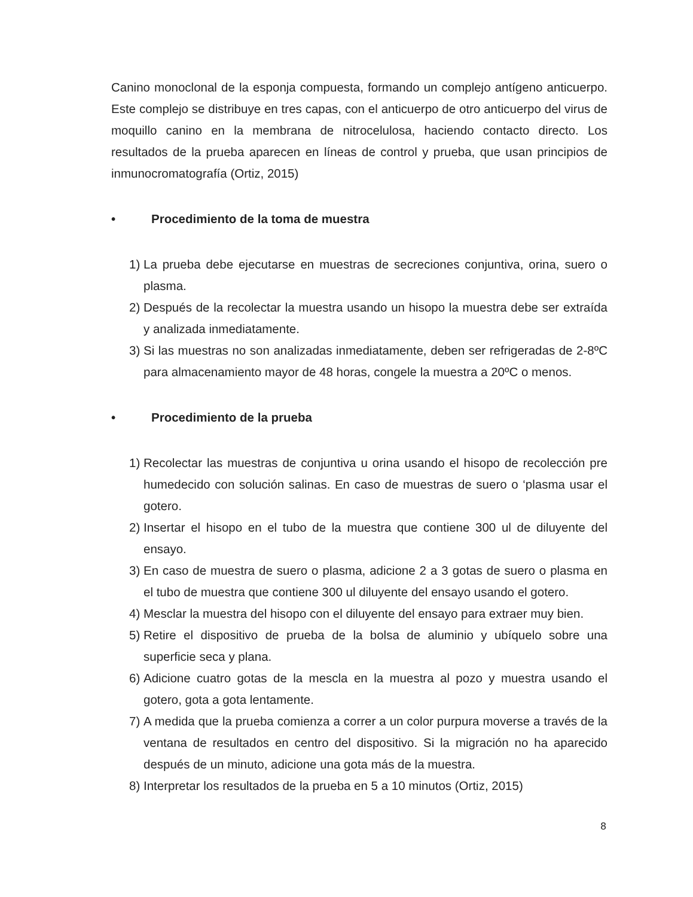Canino monoclonal de la esponja compuesta, formando un complejo antígeno anticuerpo. Este complejo se distribuye en tres capas, con el anticuerpo de otro anticuerpo del virus de moquillo canino en la membrana de nitrocelulosa, haciendo contacto directo. Los resultados de la prueba aparecen en líneas de control y prueba, que usan principios de inmunocromatografía (Ortiz, 2015)
• Procedimiento de la toma de muestra
1) La prueba debe ejecutarse en muestras de secreciones conjuntiva, orina, suero o plasma.
2) Después de la recolectar la muestra usando un hisopo la muestra debe ser extraída y analizada inmediatamente.
3) Si las muestras no son analizadas inmediatamente, deben ser refrigeradas de 2-8ºC para almacenamiento mayor de 48 horas, congele la muestra a 20ºC o menos.
• Procedimiento de la prueba
1) Recolectar las muestras de conjuntiva u orina usando el hisopo de recolección pre humedecido con solución salinas. En caso de muestras de suero o ‘plasma usar el gotero.
2) Insertar el hisopo en el tubo de la muestra que contiene 300 ul de diluyente del ensayo.
3) En caso de muestra de suero o plasma, adicione 2 a 3 gotas de suero o plasma en el tubo de muestra que contiene 300 ul diluyente del ensayo usando el gotero.
4) Mesclar la muestra del hisopo con el diluyente del ensayo para extraer muy bien.
5) Retire el dispositivo de prueba de la bolsa de aluminio y ubíquelo sobre una superficie seca y plana.
6) Adicione cuatro gotas de la mescla en la muestra al pozo y muestra usando el gotero, gota a gota lentamente.
7) A medida que la prueba comienza a correr a un color purpura moverse a través de la ventana de resultados en centro del dispositivo. Si la migración no ha aparecido después de un minuto, adicione una gota más de la muestra.
8) Interpretar los resultados de la prueba en 5 a 10 minutos (Ortiz, 2015)
8